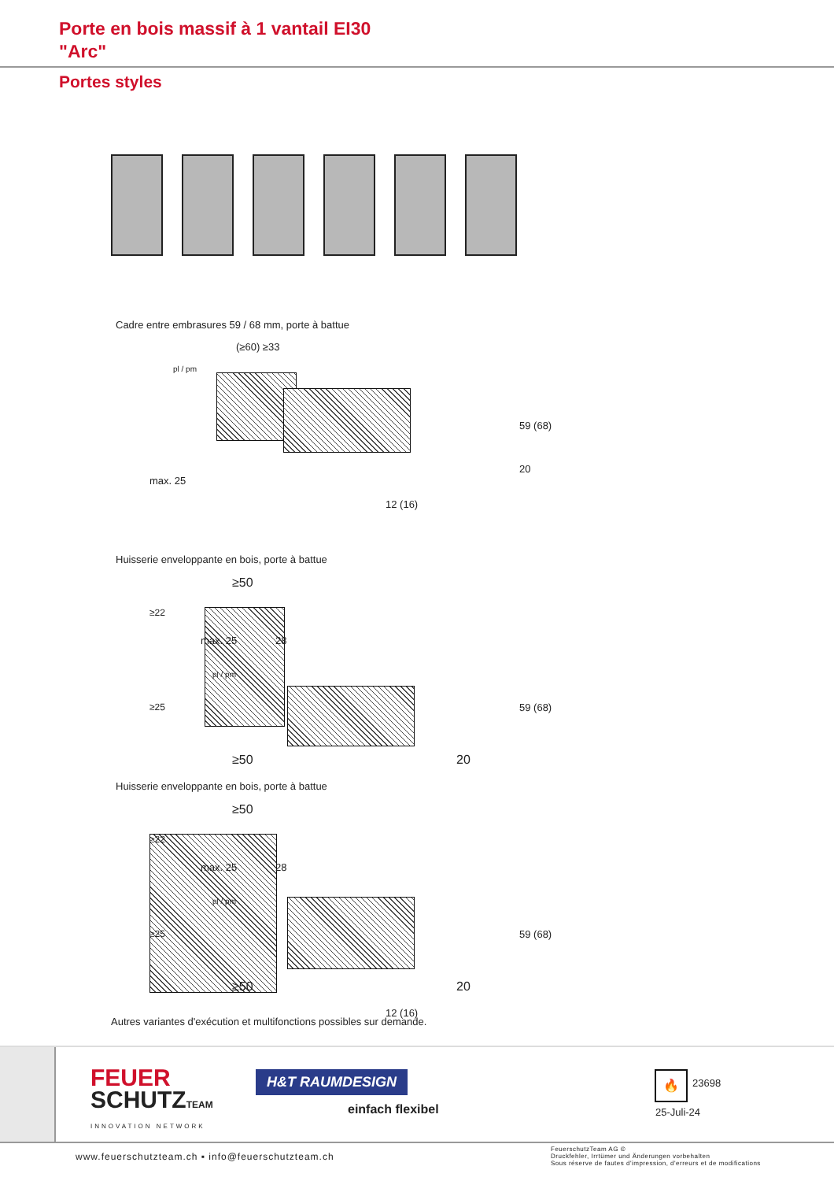Porte en bois massif à 1 vantail EI30
"Arc"
Portes styles
Cadre entre embrasures 59 / 68 mm, porte à battue
(≥60) ≥33
max. 25
pl / pm
20
59 (68)
12 (16)
Huisserie enveloppante en bois, porte à battue
≥50
max. 25 28
pl / pm
≥22
≥25 59 (68)
≥50 20
Huisserie enveloppante en bois, porte à battue
≥50
max. 25 28
pl / pm
≥22
≥25 59 (68)
≥50 20
12 (16)
Autres variantes d'exécution et multifonctions possibles sur demande.
FEUER
SCHUTZTEAM
INNOVATION NETWORK
H&T RAUMDESIGN
einfach flexibel
🔥 23698
25-Juli-24
www.feuerschutzteam.ch ▪ info@feuerschutzteam.ch
FeuerschutzTeam AG ©
Druckfehler, Irrtümer und Änderungen vorbehalten
Sous réserve de fautes d'impression, d'erreurs et de modifications